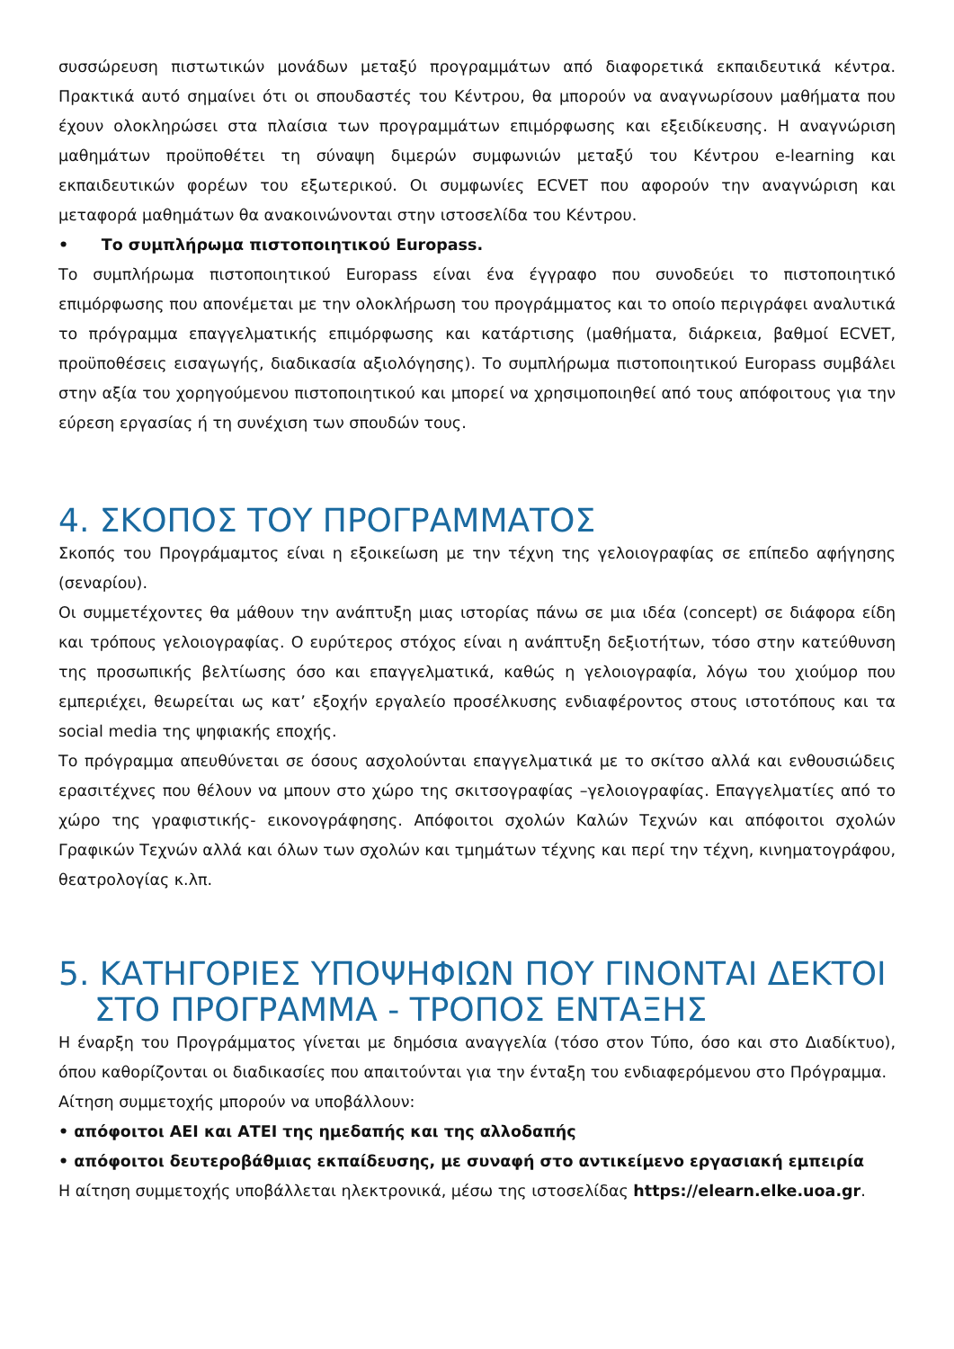συσσώρευση πιστωτικών μονάδων μεταξύ προγραμμάτων από διαφορετικά εκπαιδευτικά κέντρα. Πρακτικά αυτό σημαίνει ότι οι σπουδαστές του Κέντρου, θα μπορούν να αναγνωρίσουν μαθήματα που έχουν ολοκληρώσει στα πλαίσια των προγραμμάτων επιμόρφωσης και εξειδίκευσης. Η αναγνώριση μαθημάτων προϋποθέτει τη σύναψη διμερών συμφωνιών μεταξύ του Κέντρου e-learning και εκπαιδευτικών φορέων του εξωτερικού. Οι συμφωνίες ECVET που αφορούν την αναγνώριση και μεταφορά μαθημάτων θα ανακοινώνονται στην ιστοσελίδα του Κέντρου.
• Το συμπλήρωμα πιστοποιητικού Europass.
Το συμπλήρωμα πιστοποιητικού Europass είναι ένα έγγραφο που συνοδεύει το πιστοποιητικό επιμόρφωσης που απονέμεται με την ολοκλήρωση του προγράμματος και το οποίο περιγράφει αναλυτικά το πρόγραμμα επαγγελματικής επιμόρφωσης και κατάρτισης (μαθήματα, διάρκεια, βαθμοί ECVET, προϋποθέσεις εισαγωγής, διαδικασία αξιολόγησης). Το συμπλήρωμα πιστοποιητικού Europass συμβάλει στην αξία του χορηγούμενου πιστοποιητικού και μπορεί να χρησιμοποιηθεί από τους απόφοιτους για την εύρεση εργασίας ή τη συνέχιση των σπουδών τους.
4. ΣΚΟΠΟΣ ΤΟΥ ΠΡΟΓΡΑΜΜΑΤΟΣ
Σκοπός του Προγράμαμτος είναι η εξοικείωση με την τέχνη της γελοιογραφίας σε επίπεδο αφήγησης (σεναρίου).
Οι συμμετέχοντες θα μάθουν την ανάπτυξη μιας ιστορίας πάνω σε μια ιδέα (concept) σε διάφορα είδη και τρόπους γελοιογραφίας. Ο ευρύτερος στόχος είναι η ανάπτυξη δεξιοτήτων, τόσο στην κατεύθυνση της προσωπικής βελτίωσης όσο και επαγγελματικά, καθώς η γελοιογραφία, λόγω του χιούμορ που εμπεριέχει, θεωρείται ως κατ’ εξοχήν εργαλείο προσέλκυσης ενδιαφέροντος στους ιστοτόπους και τα social media της ψηφιακής εποχής.
Το πρόγραμμα απευθύνεται σε όσους ασχολούνται επαγγελματικά με το σκίτσο αλλά και ενθουσιώδεις ερασιτέχνες που θέλουν να μπουν στο χώρο της σκιτσογραφίας –γελοιογραφίας. Επαγγελματίες από το χώρο της γραφιστικής- εικονογράφησης. Απόφοιτοι σχολών Καλών Τεχνών και απόφοιτοι σχολών Γραφικών Τεχνών αλλά και όλων των σχολών και τμημάτων τέχνης και περί την τέχνη, κινηματογράφου, θεατρολογίας κ.λπ.
5. ΚΑΤΗΓΟΡΙΕΣ ΥΠΟΨΗΦΙΩΝ ΠΟΥ ΓΙΝΟΝΤΑΙ ΔΕΚΤΟΙ
ΣΤΟ ΠΡΟΓΡΑΜΜΑ - ΤΡΟΠΟΣ ΕΝΤΑΞΗΣ
Η έναρξη του Προγράμματος γίνεται με δημόσια αναγγελία (τόσο στον Τύπο, όσο και στο Διαδίκτυο), όπου καθορίζονται οι διαδικασίες που απαιτούνται για την ένταξη του ενδιαφερόμενου στο Πρόγραμμα.
Αίτηση συμμετοχής μπορούν να υποβάλλουν:
• απόφοιτοι ΑΕΙ και ΑΤΕΙ της ημεδαπής και της αλλοδαπής
• απόφοιτοι δευτεροβάθμιας εκπαίδευσης, με συναφή στο αντικείμενο εργασιακή εμπειρία
Η αίτηση συμμετοχής υποβάλλεται ηλεκτρονικά, μέσω της ιστοσελίδας https://elearn.elke.uoa.gr.